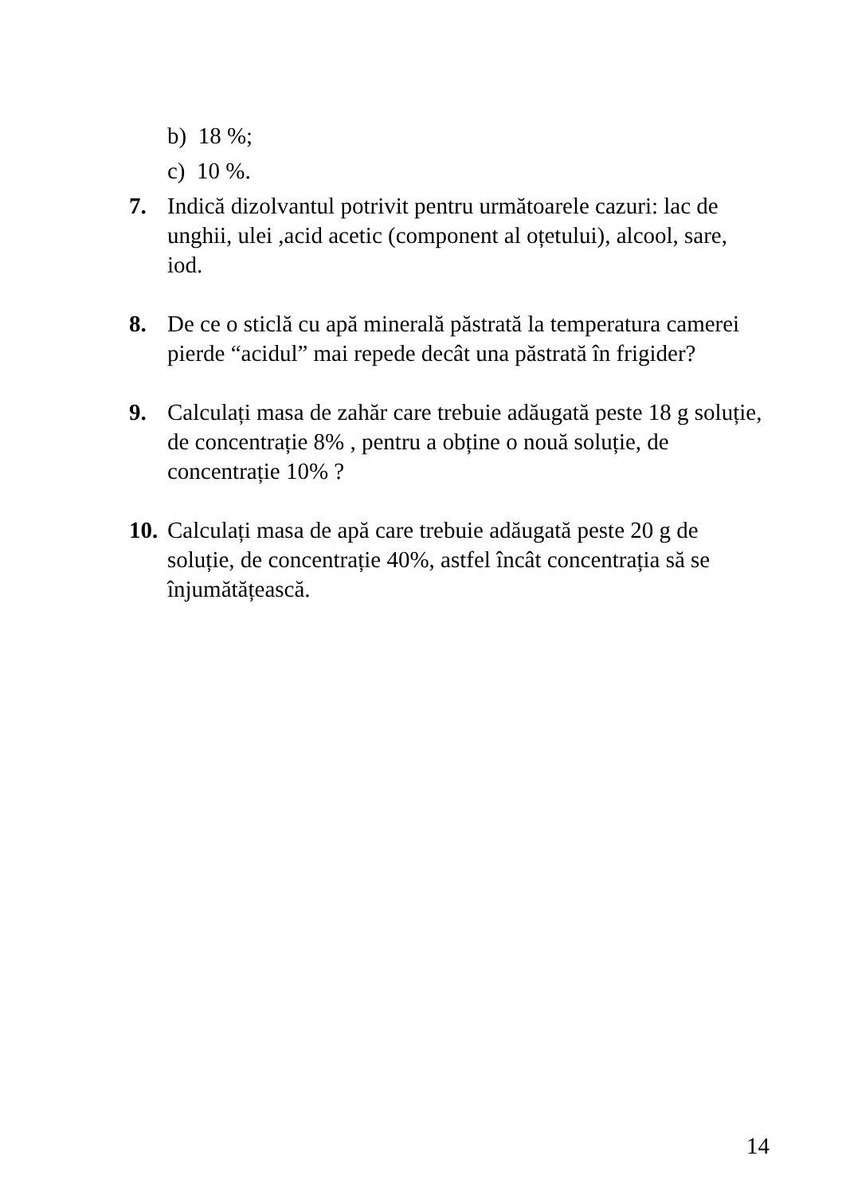b) 18 %;
c) 10 %.
7. Indică dizolvantul potrivit pentru următoarele cazuri: lac de unghii, ulei ,acid acetic (component al oțetului), alcool, sare, iod.
8. De ce o sticlă cu apă minerală păstrată la temperatura camerei pierde “acidul” mai repede decât una păstrată în frigider?
9. Calculați masa de zahăr care trebuie adăugată peste 18 g soluție, de concentrație 8% , pentru a obține o nouă soluție, de concentrație 10% ?
10.
Calculați masa de apă care trebuie adăugată peste 20 g de soluție, de concentrație 40%, astfel încât concentrația să se înjumătățească.
14